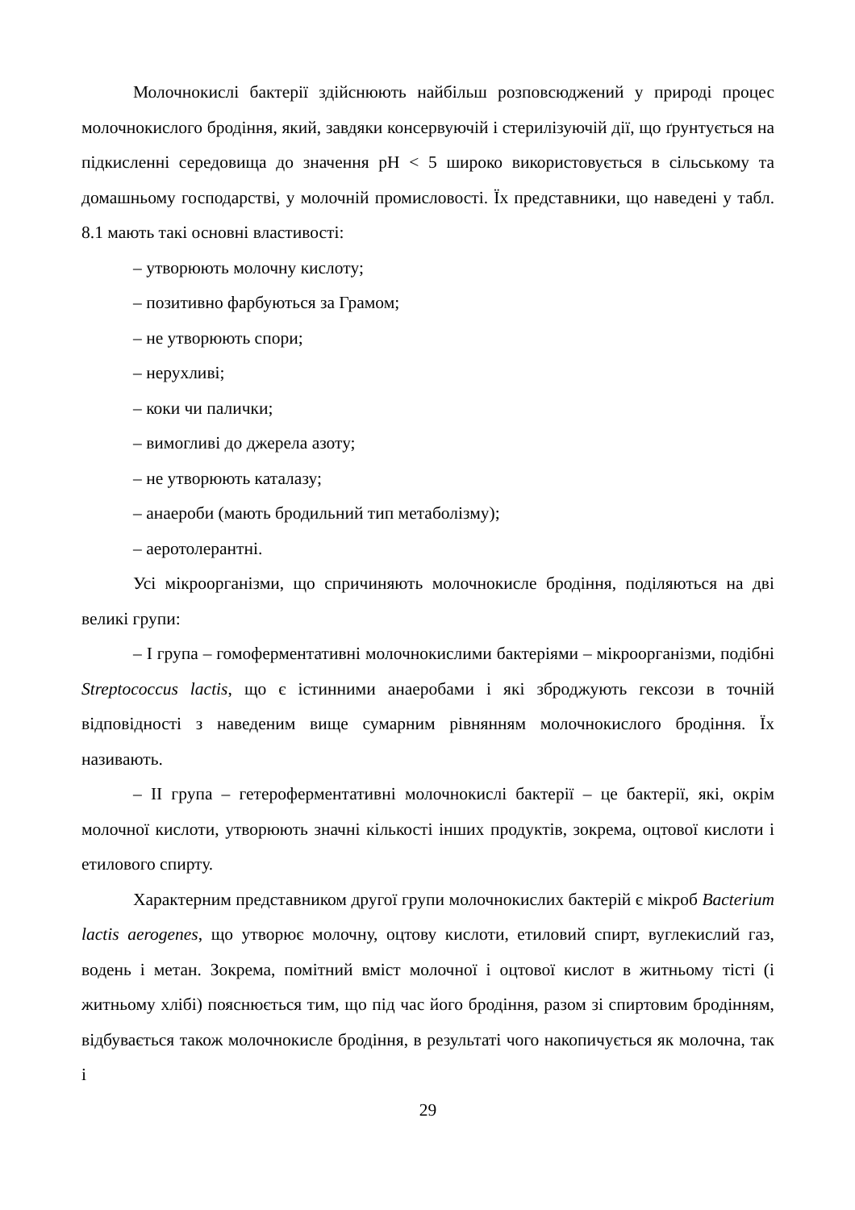Молочнокислі бактерії здійснюють найбільш розповсюджений у природі процес молочнокислого бродіння, який, завдяки консервуючій і стерилізуючій дії, що ґрунтується на підкисленні середовища до значення pH < 5 широко використовується в сільському та домашньому господарстві, у молочній промисловості. Їх представники, що наведені у табл. 8.1 мають такі основні властивості:
– утворюють молочну кислоту;
– позитивно фарбуються за Грамом;
– не утворюють спори;
– нерухливі;
– коки чи палички;
– вимогливі до джерела азоту;
– не утворюють каталазу;
– анаероби (мають бродильний тип метаболізму);
– аеротолерантні.
Усі мікроорганізми, що спричиняють молочнокисле бродіння, поділяються на дві великі групи:
– I група – гомоферментативні молочнокислими бактеріями – мікроорганізми, подібні Streptococcus lactis, що є істинними анаеробами і які зброджують гексози в точній відповідності з наведеним вище сумарним рівнянням молочнокислого бродіння. Їх називають.
– II група – гетероферментативні молочнокислі бактерії – це бактерії, які, окрім молочної кислоти, утворюють значні кількості інших продуктів, зокрема, оцтової кислоти і етилового спирту.
Характерним представником другої групи молочнокислих бактерій є мікроб Bacterium lactis aerogenes, що утворює молочну, оцтову кислоти, етиловий спирт, вуглекислий газ, водень і метан. Зокрема, помітний вміст молочної і оцтової кислот в житньому тісті (і житньому хлібі) пояснюється тим, що під час його бродіння, разом зі спиртовим бродінням, відбувається також молочнокисле бродіння, в результаті чого накопичується як молочна, так і
29